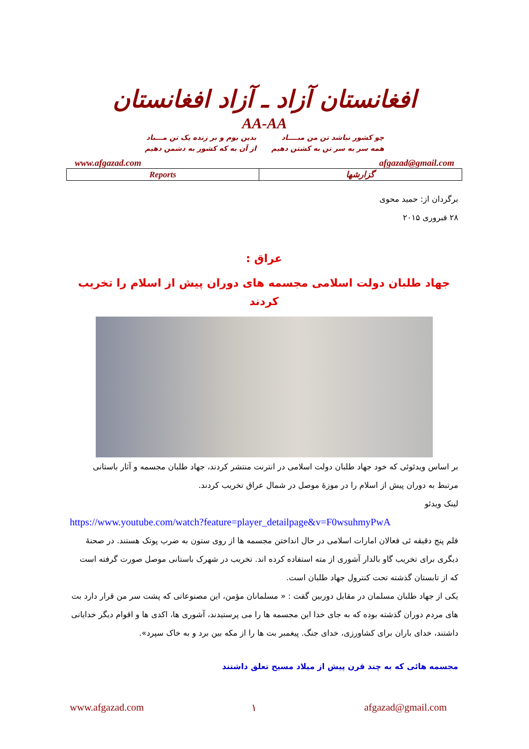افغانستان آزاد ـ آزاد افغانستان
AA-AA
چو کشور نباشد تن من مبــــاد
همه سر به سر تن به کشتن دهیم
بدین بوم و بر زنده یک تن مـــباد
از آن به که کشور به دشمن دهیم
www.afgazad.com afgazad@gmail.com
| Reports | گزارشها |
برگردان از: حمید محوی
۲۸ فبروری ۲۰۱۵
عراق :
جهاد طلبان دولت اسلامی مجسمه های دوران پیش از اسلام را تخریب کردند
بر اساس ویدئوئی که خود جهاد طلبان دولت اسلامی در انترنت منتشر کردند، جهاد طلبان مجسمه و آثار باستانی مرتبط به دوران پیش از اسلام را در موزۀ موصل در شمال عراق تخریب کردند.
لینک ویدئو
https://www.youtube.com/watch?feature=player_detailpage&v=F0wsuhmyPwA
فلم پنج دقیقه ئی فعالان امارات اسلامی در حال انداختن مجسمه ها از روی ستون به ضرب پوتک هستند. در صحنۀ دیگری برای تخریب گاو بالدار آشوری از مته استفاده کرده اند. تخریب در شهرک باستانی موصل صورت گرفته است که از تابستان گذشته تحت کنترول جهاد طلبان است.
یکی از جهاد طلبان مسلمان در مقابل دوربین گفت : « مسلمانان مؤمن، این مصنوعاتی که پشت سر من قرار دارد بت های مردم دوران گذشته بوده که به جای خدا این مجسمه ها را می پرستیدند، آشوری ها، اکدی ها و اقوام دیگر خدایانی داشتند، خدای باران برای کشاورزی، خدای جنگ. پیغمبر بت ها را از مکه بین برد و به خاک سپرد».
مجسمه هائی که به چند قرن پیش از میلاد مسیح تعلق داشتند
www.afgazad.com ۱ afgazad@gmail.com